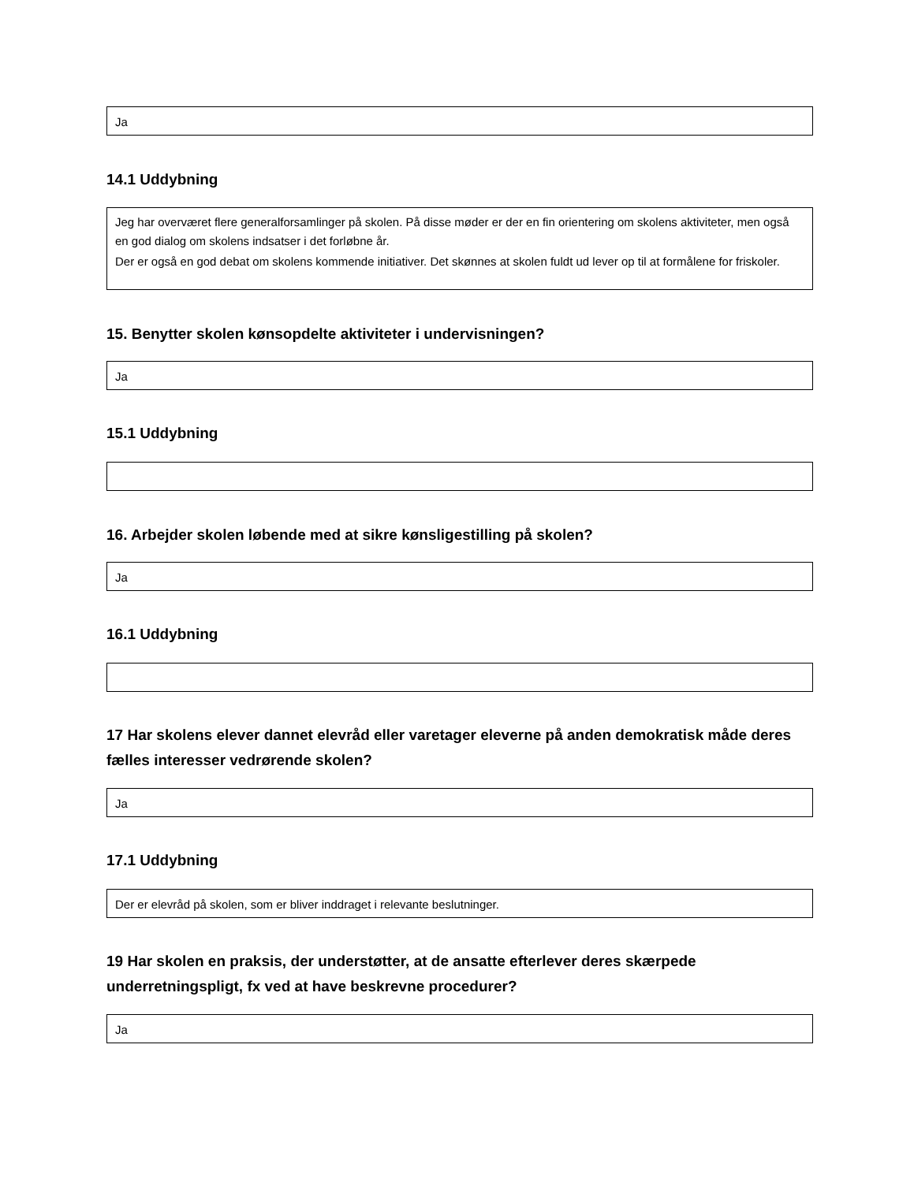Ja
14.1 Uddybning
Jeg har overværet flere generalforsamlinger på skolen. På disse møder er der en fin orientering om skolens aktiviteter, men også en god dialog om skolens indsatser i det forløbne år.
Der er også en god debat om skolens kommende initiativer. Det skønnes at skolen fuldt ud lever op til at formålene for friskoler.
15. Benytter skolen kønsopdelte aktiviteter i undervisningen?
Ja
15.1 Uddybning
16. Arbejder skolen løbende med at sikre kønsligestilling på skolen?
Ja
16.1 Uddybning
17 Har skolens elever dannet elevråd eller varetager eleverne på anden demokratisk måde deres fælles interesser vedrørende skolen?
Ja
17.1 Uddybning
Der er elevråd på skolen, som er bliver inddraget i relevante beslutninger.
19 Har skolen en praksis, der understøtter, at de ansatte efterlever deres skærpede underretningspligt, fx ved at have beskrevne procedurer?
Ja